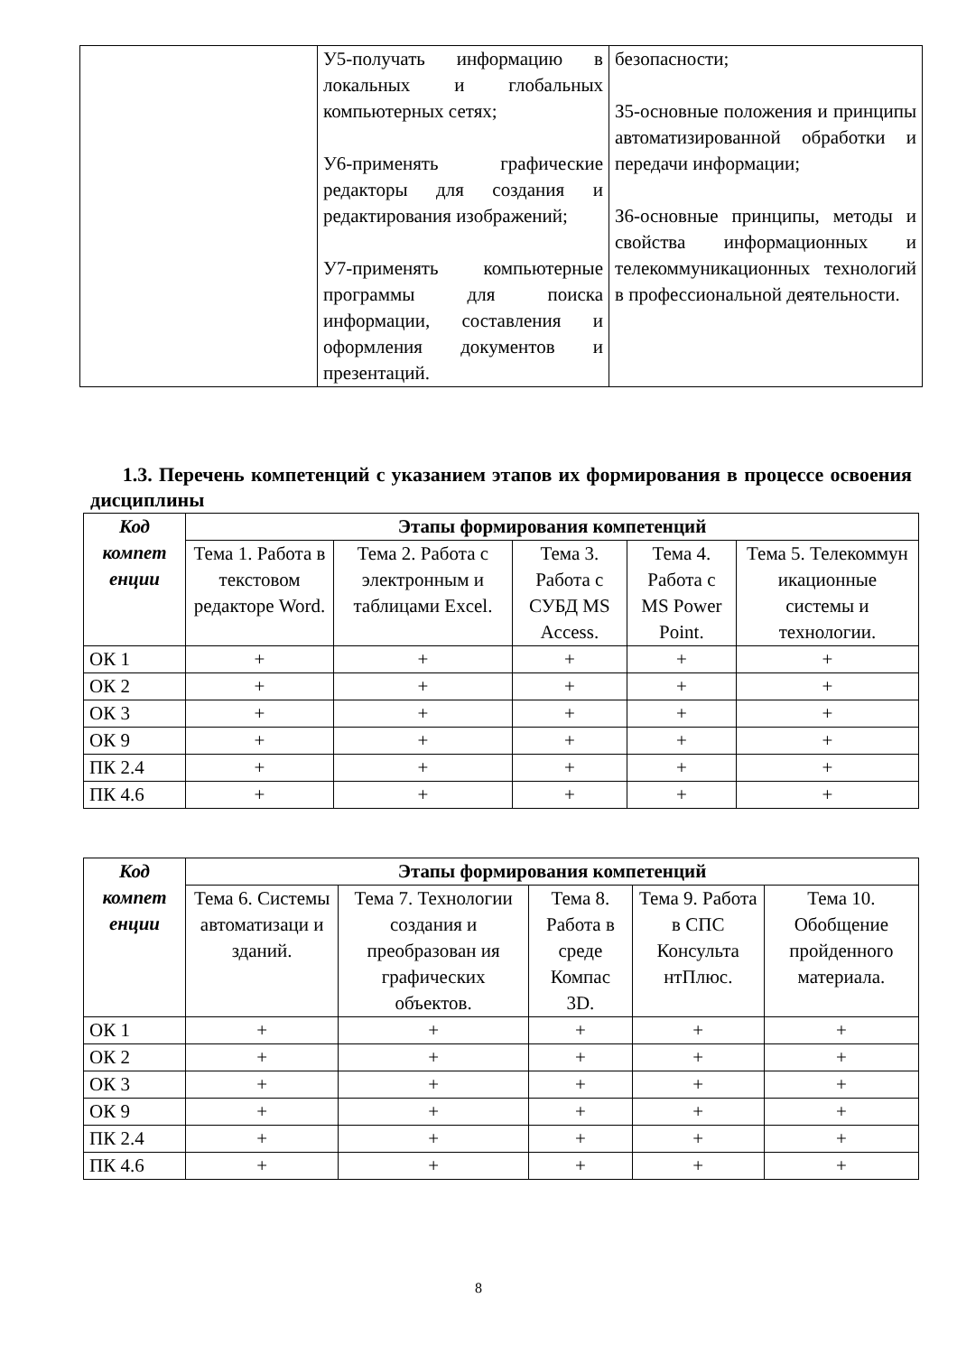| | У5-получать информацию в локальных и глобальных компьютерных сетях; У6-применять графические редакторы для создания и редактирования изображений; У7-применять компьютерные программы для поиска информации, составления и оформления документов и презентаций. | безопасности; З5-основные положения и принципы автоматизированной обработки и передачи информации; З6-основные принципы, методы и свойства информационных и телекоммуникационных технологий в профессиональной деятельности. |
1.3. Перечень компетенций с указанием этапов их формирования в процессе освоения дисциплины
| Код компет енции | Этапы формирования компетенций | | | | |
| --- | --- | --- | --- | --- | --- |
| | Тема 1. Работа в текстовом редакторе Word. | Тема 2. Работа с электронным и таблицами Excel. | Тема 3. Работа с СУБД MS Access. | Тема 4. Работа с MS Power Point. | Тема 5. Телекоммун икационные системы и технологии. |
| ОК 1 | + | + | + | + | + |
| ОК 2 | + | + | + | + | + |
| ОК 3 | + | + | + | + | + |
| ОК 9 | + | + | + | + | + |
| ПК 2.4 | + | + | + | + | + |
| ПК 4.6 | + | + | + | + | + |
| Код компет енции | Этапы формирования компетенций | | | | |
| --- | --- | --- | --- | --- | --- |
| | Тема 6. Системы автоматизаци и зданий. | Тема 7. Технологии создания и преобразован ия графических объектов. | Тема 8. Работа в среде Компас 3D. | Тема 9. Работа в СПС Консульта нтПлюс. | Тема 10. Обобщение пройденного материала. |
| ОК 1 | + | + | + | + | + |
| ОК 2 | + | + | + | + | + |
| ОК 3 | + | + | + | + | + |
| ОК 9 | + | + | + | + | + |
| ПК 2.4 | + | + | + | + | + |
| ПК 4.6 | + | + | + | + | + |
8